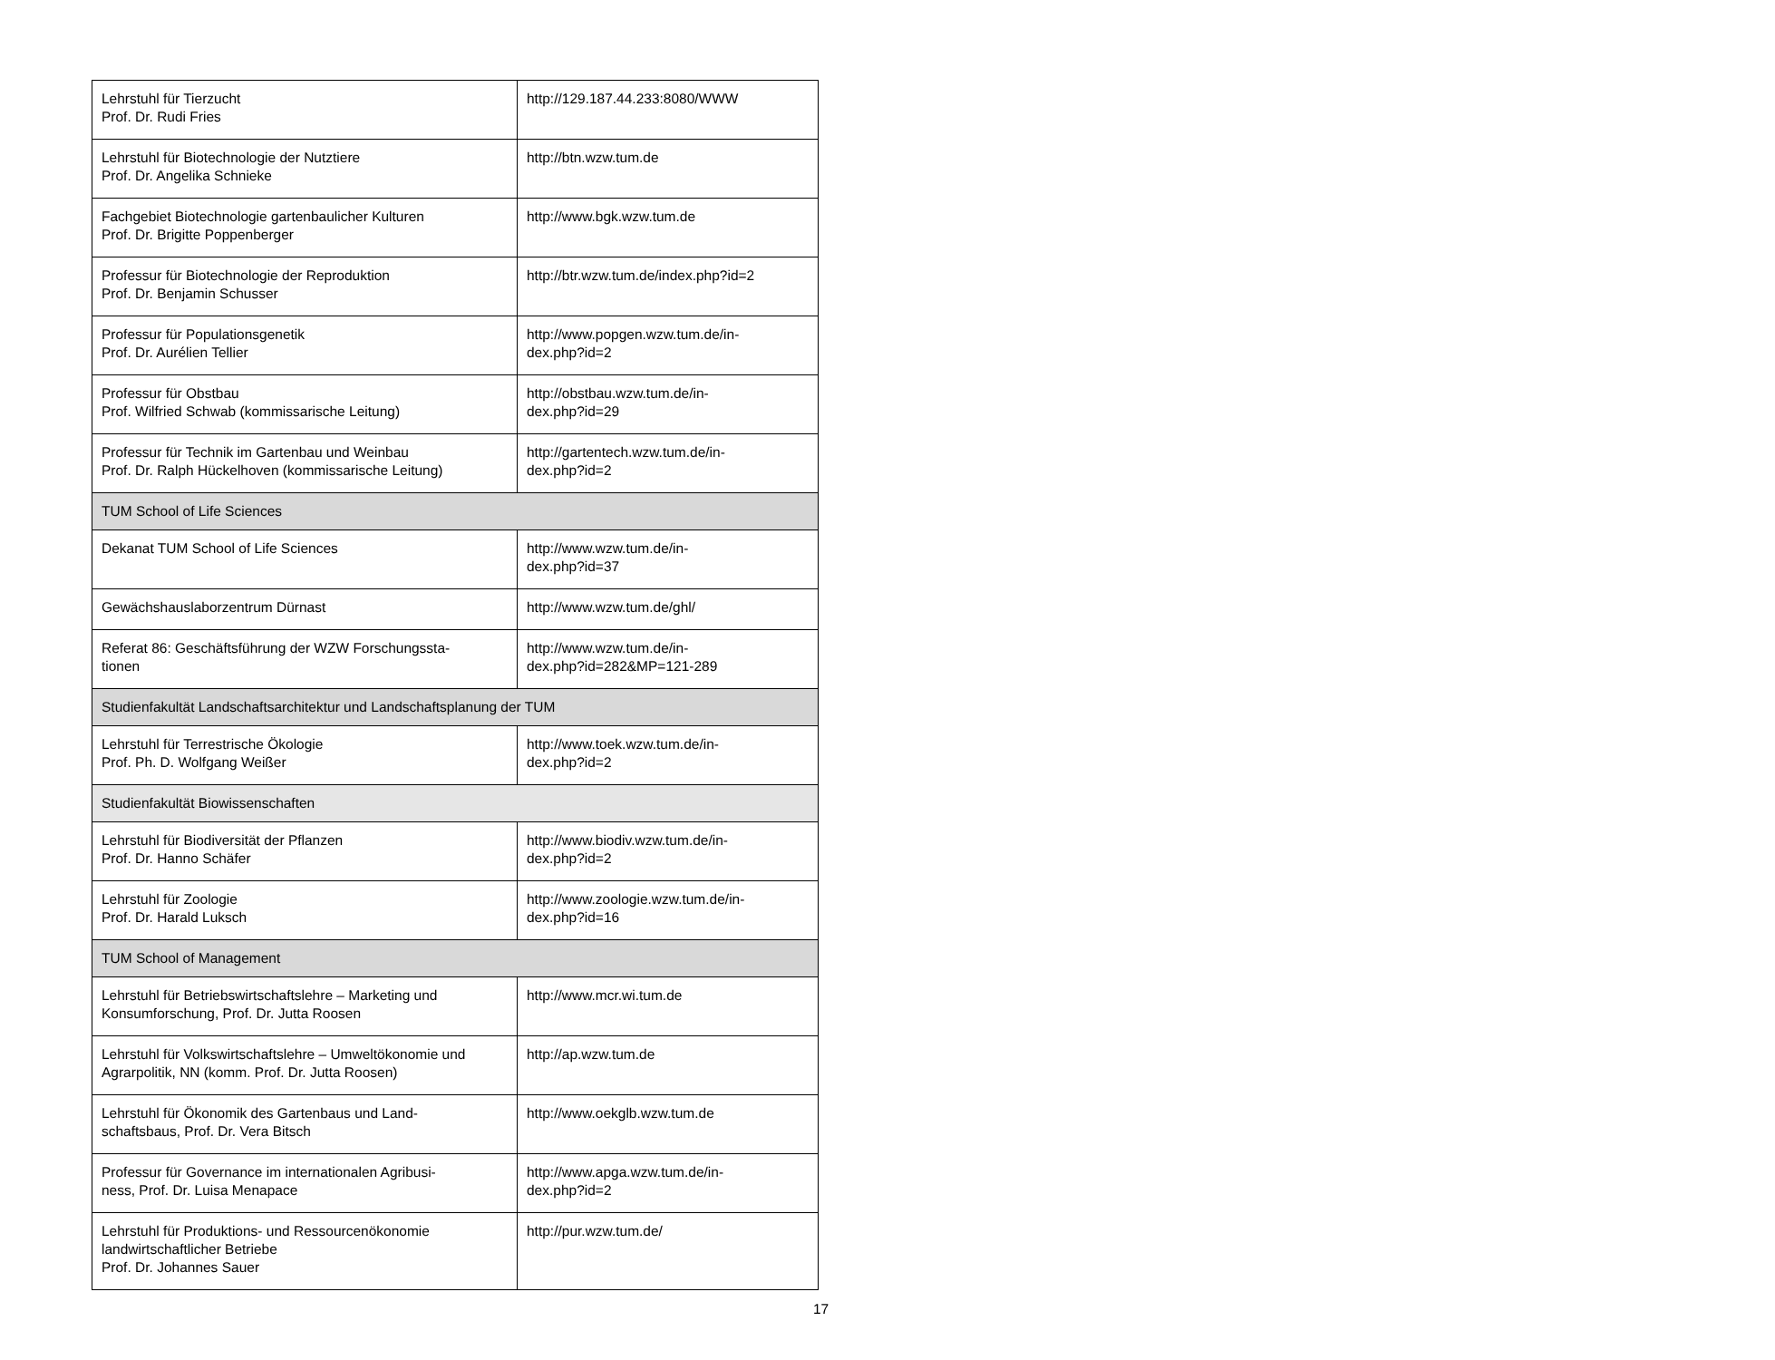| Lehrstuhl für Tierzucht Prof. Dr. Rudi Fries | http://129.187.44.233:8080/WWW |
| Lehrstuhl für Biotechnologie der Nutztiere Prof. Dr. Angelika Schnieke | http://btn.wzw.tum.de |
| Fachgebiet Biotechnologie gartenbaulicher Kulturen Prof. Dr. Brigitte Poppenberger | http://www.bgk.wzw.tum.de |
| Professur für Biotechnologie der Reproduktion Prof. Dr. Benjamin Schusser | http://btr.wzw.tum.de/index.php?id=2 |
| Professur für Populationsgenetik Prof. Dr. Aurélien Tellier | http://www.popgen.wzw.tum.de/in- dex.php?id=2 |
| Professur für Obstbau Prof. Wilfried Schwab (kommissarische Leitung) | http://obstbau.wzw.tum.de/in- dex.php?id=29 |
| Professur für Technik im Gartenbau und Weinbau Prof. Dr. Ralph Hückelhoven (kommissarische Leitung) | http://gartentech.wzw.tum.de/in- dex.php?id=2 |
| TUM School of Life Sciences | |
| Dekanat TUM School of Life Sciences | http://www.wzw.tum.de/in- dex.php?id=37 |
| Gewächshauslaborzentrum Dürnast | http://www.wzw.tum.de/ghl/ |
| Referat 86: Geschäftsführung der WZW Forschungssta- tionen | http://www.wzw.tum.de/in- dex.php?id=282&MP=121-289 |
| Studienfakultät Landschaftsarchitektur und Landschaftsplanung der TUM | |
| Lehrstuhl für Terrestrische Ökologie Prof. Ph. D. Wolfgang Weißer | http://www.toek.wzw.tum.de/in- dex.php?id=2 |
| Studienfakultät Biowissenschaften | |
| Lehrstuhl für Biodiversität der Pflanzen Prof. Dr. Hanno Schäfer | http://www.biodiv.wzw.tum.de/in- dex.php?id=2 |
| Lehrstuhl für Zoologie Prof. Dr. Harald Luksch | http://www.zoologie.wzw.tum.de/in- dex.php?id=16 |
| TUM School of Management | |
| Lehrstuhl für Betriebswirtschaftslehre – Marketing und Konsumforschung, Prof. Dr. Jutta Roosen | http://www.mcr.wi.tum.de |
| Lehrstuhl für Volkswirtschaftslehre – Umweltökonomie und Agrarpolitik, NN (komm. Prof. Dr. Jutta Roosen) | http://ap.wzw.tum.de |
| Lehrstuhl für Ökonomik des Gartenbaus und Land- schaftsbaus, Prof. Dr. Vera Bitsch | http://www.oekglb.wzw.tum.de |
| Professur für Governance im internationalen Agribusi- ness, Prof. Dr. Luisa Menapace | http://www.apga.wzw.tum.de/in- dex.php?id=2 |
| Lehrstuhl für Produktions- und Ressourcenökonomie landwirtschaftlicher Betriebe Prof. Dr. Johannes Sauer | http://pur.wzw.tum.de/ |
17